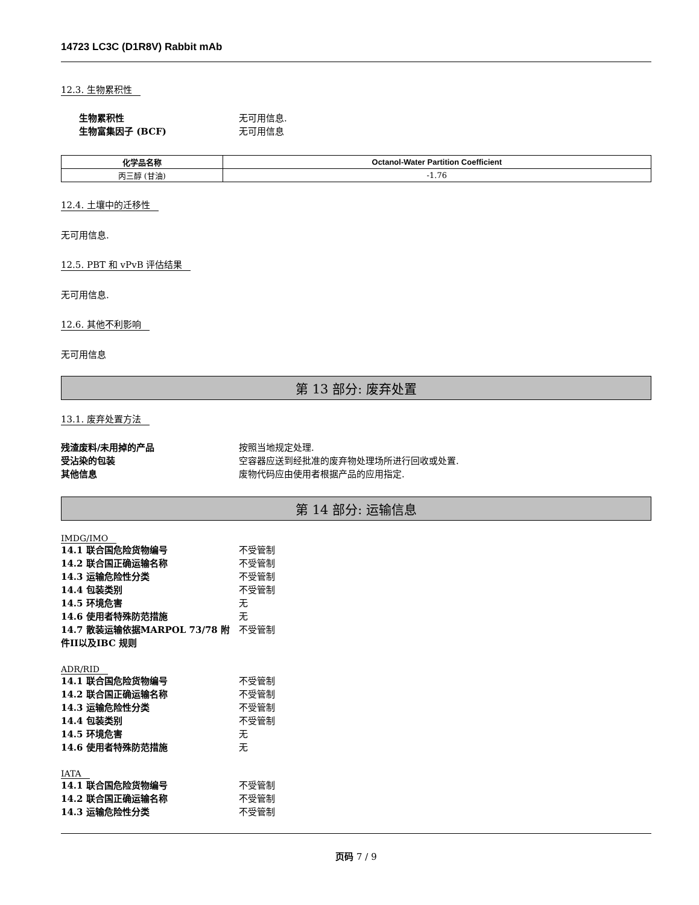14723 LC3C (D1R8V) Rabbit mAb
12.3. 生物累积性
生物累积性 无可用信息.
生物富集因子 (BCF) 无可用信息
| 化学品名称 | Octanol-Water Partition Coefficient |
| --- | --- |
| 丙三醇 (甘油) | -1.76 |
12.4. 土壤中的迁移性
无可用信息.
12.5. PBT 和 vPvB 评估结果
无可用信息.
12.6. 其他不利影响
无可用信息
第 13 部分: 废弃处置
13.1. 废弃处置方法
残渣废料/未用掉的产品 按照当地规定处理.
受沾染的包装 空容器应送到经批准的废弃物处理场所进行回收或处置.
其他信息 废物代码应由使用者根据产品的应用指定.
第 14 部分: 运输信息
IMDG/IMO
14.1 联合国危险货物编号 不受管制
14.2 联合国正确运输名称 不受管制
14.3 运输危险性分类 不受管制
14.4 包装类别 不受管制
14.5 环境危害 无
14.6 使用者特殊防范措施 无
14.7 散装运输依据MARPOL 73/78 附件II以及IBC 规则
不受管制
ADR/RID
14.1 联合国危险货物编号 不受管制
14.2 联合国正确运输名称 不受管制
14.3 运输危险性分类 不受管制
14.4 包装类别 不受管制
14.5 环境危害 无
14.6 使用者特殊防范措施 无
IATA
14.1 联合国危险货物编号 不受管制
14.2 联合国正确运输名称 不受管制
14.3 运输危险性分类 不受管制
页码 7 / 9